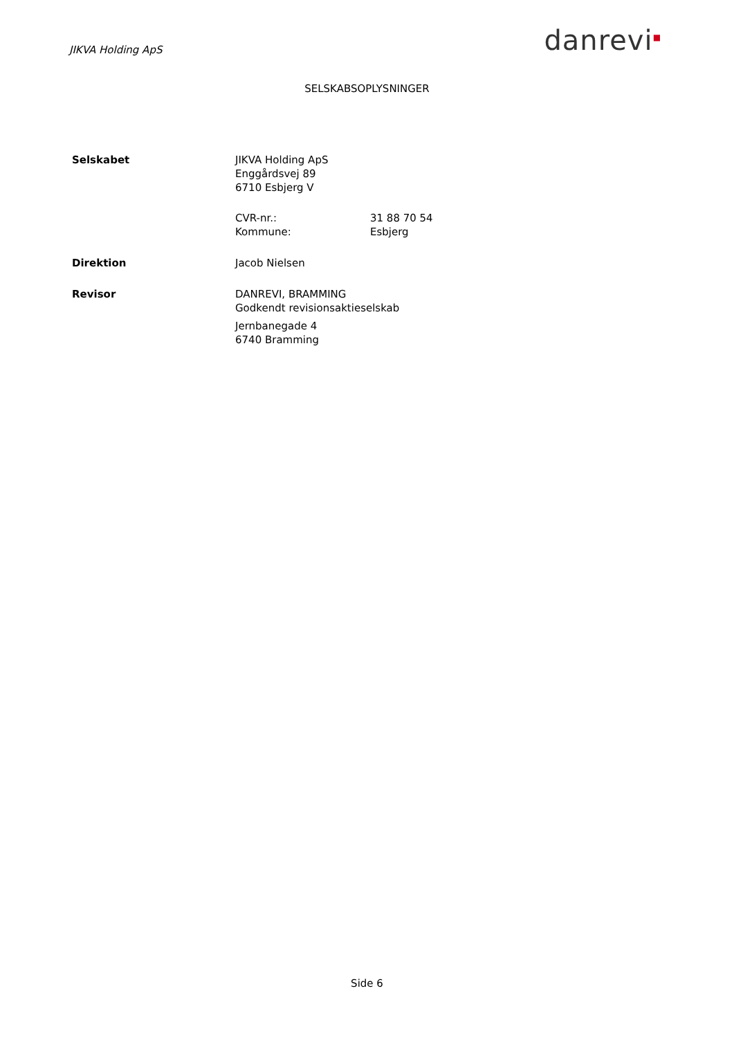JIKVA Holding ApS
danrevi<sup>■</sup>
SELSKABSOPLYSNINGER
Selskabet JIKVA Holding ApS
Enggårdsvej 89
6710 Esbjerg V
CVR-nr.:
Kommune:
31 88 70 54
Esbjerg
Direktion Jacob Nielsen
Revisor DANREVI, BRAMMING
Godkendt revisionsaktieselskab
Jernbanegade 4
6740 Bramming
Side 6